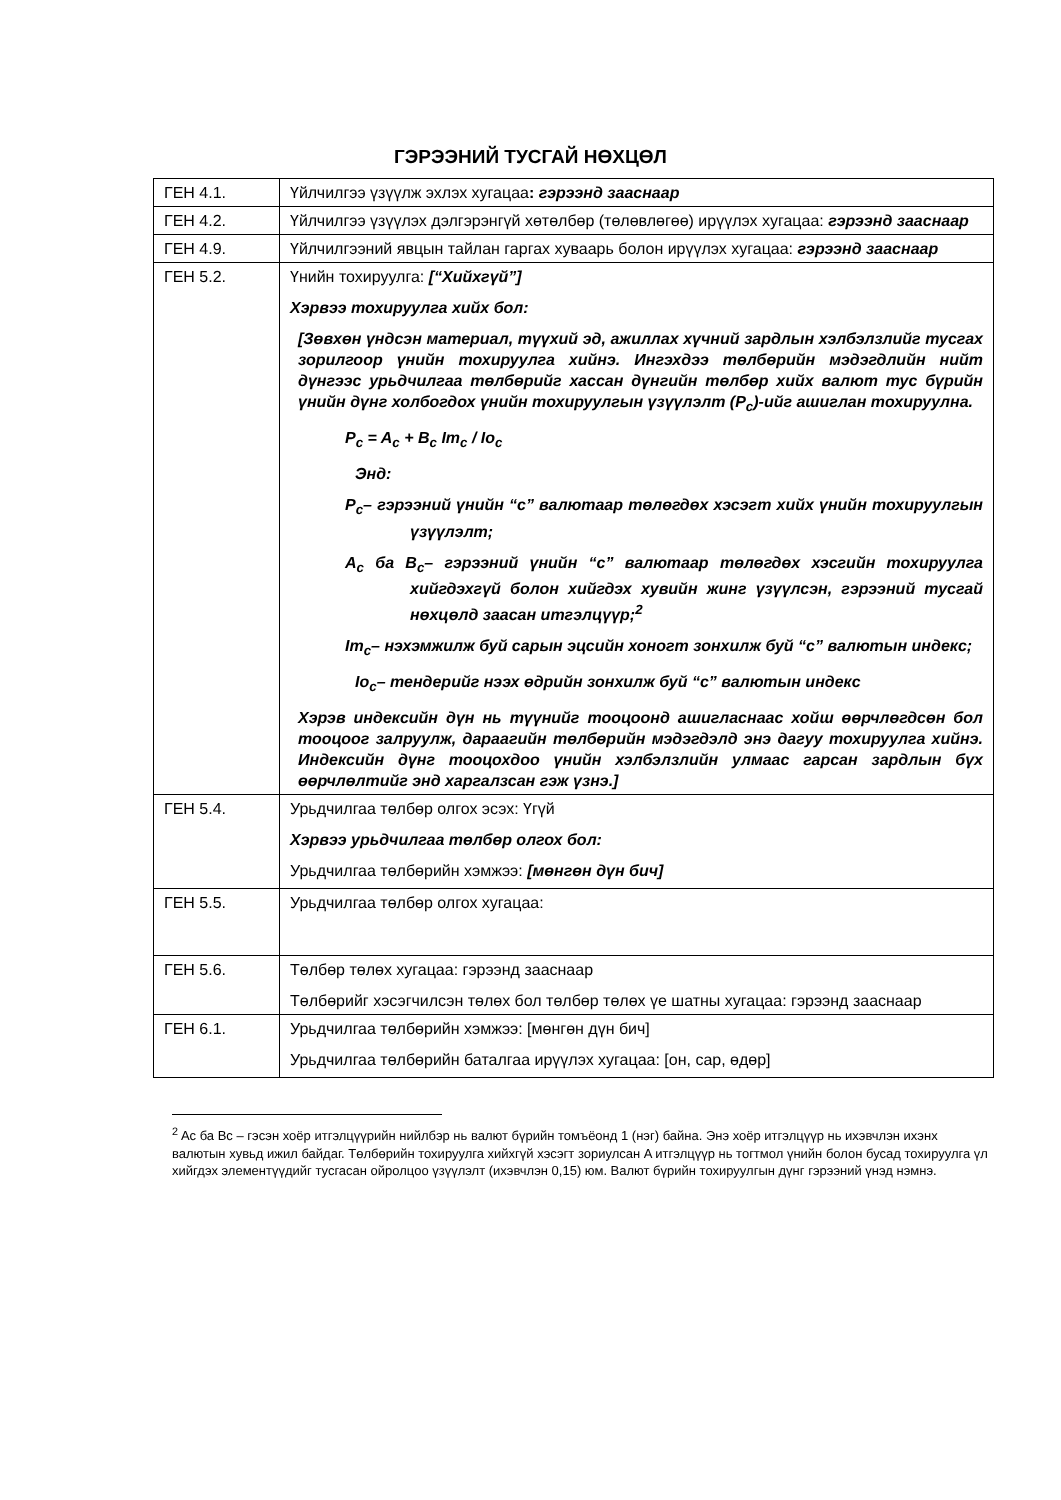ГЭРЭЭНИЙ ТУСГАЙ НӨХЦӨЛ
| ГЕН 4.1. | Үйлчилгээ үзүүлж эхлэх хугацаа : гэрээнд зааснаар |
| ГЕН 4.2. | Үйлчилгээ үзүүлэх дэлгэрэнгүй хөтөлбөр (төлөвлөгөө) ирүүлэх хугацаа: гэрээнд зааснаар |
| ГЕН 4.9. | Үйлчилгээний явцын тайлан гаргах хуваарь болон ирүүлэх хугацаа: гэрээнд зааснаар |
| ГЕН 5.2. | Үнийн тохируулга: [“Хийхгүй”] Хэрвээ тохируулга хийх бол: [Зөвхөн үндсэн материал, түүхий эд, ажиллах хүчний зардлын хэлбэлзлийг тусгах зорилгоор үнийн тохируулга хийнэ. Ингэхдээ төлбөрийн мэдэгдлийн нийт дүнгээс урьдчилгаа төлбөрийг хассан дүнгийн төлбөр хийх валют тус бүрийн үнийн дүнг холбогдох үнийн тохируулгын үзүүлэлт (P<sub>c</sub>)-ийг ашиглан тохируулна. P<sub>c</sub> = A<sub>c</sub> + B<sub>c</sub> Im<sub>c</sub> / Io<sub>c</sub> Энд: P<sub>c</sub>– гэрээний үнийн “c” валютаар төлөгдөх хэсэгт хийх үнийн тохируулгын үзүүлэлт; A<sub>c</sub> ба B<sub>c</sub>– гэрээний үнийн “c” валютаар төлөгдөх хэсгийн тохируулга хийгдэхгүй болон хийгдэх хувийн жинг үзүүлсэн, гэрээний тусгай нөхцөлд заасан итгэлцүүр;<sup>2</sup> Im<sub>c</sub>– нэхэмжилж буй сарын эцсийн хоногт зонхилж буй “c” валютын индекс; Io<sub>c</sub>– тендерийг нээх өдрийн зонхилж буй “c” валютын индекс Хэрэв индексийн дүн нь түүнийг тооцоонд ашигласнаас хойш өөрчлөгдсөн бол тооцоог залруулж, дараагийн төлбөрийн мэдэгдэлд энэ дагуу тохируулга хийнэ. Индексийн дүнг тооцохдоо үнийн хэлбэлзлийн улмаас гарсан зардлын бүх өөрчлөлтийг энд харгалзсан гэж үзнэ.] |
| ГЕН 5.4. | Урьдчилгаа төлбөр олгох эсэх: Үгүй Хэрвээ урьдчилгаа төлбөр олгох бол: Урьдчилгаа төлбөрийн хэмжээ: [мөнгөн дүн бич] |
| ГЕН 5.5. | Урьдчилгаа төлбөр олгох хугацаа: |
| ГЕН 5.6. | Төлбөр төлөх хугацаа: гэрээнд зааснаар Төлбөрийг хэсэгчилсэн төлөх бол төлбөр төлөх үе шатны хугацаа: гэрээнд зааснаар |
| ГЕН 6.1. | Урьдчилгаа төлбөрийн хэмжээ: [мөнгөн дүн бич] Урьдчилгаа төлбөрийн баталгаа ирүүлэх хугацаа: [он, сар, өдөр] |
<sup>2</sup> Ac ба Bc – гэсэн хоёр итгэлцүүрийн нийлбэр нь валют бүрийн томъёонд 1 (нэг) байна. Энэ хоёр итгэлцүүр нь ихэвчлэн ихэнх валютын хувьд ижил байдаг. Төлбөрийн тохируулга хийхгүй хэсэгт зориулсан A итгэлцүүр нь тогтмол үнийн болон бусад тохируулга үл хийгдэх элементүүдийг тусгасан ойролцоо үзүүлэлт (ихэвчлэн 0,15) юм. Валют бүрийн тохируулгын дүнг гэрээний үнэд нэмнэ.